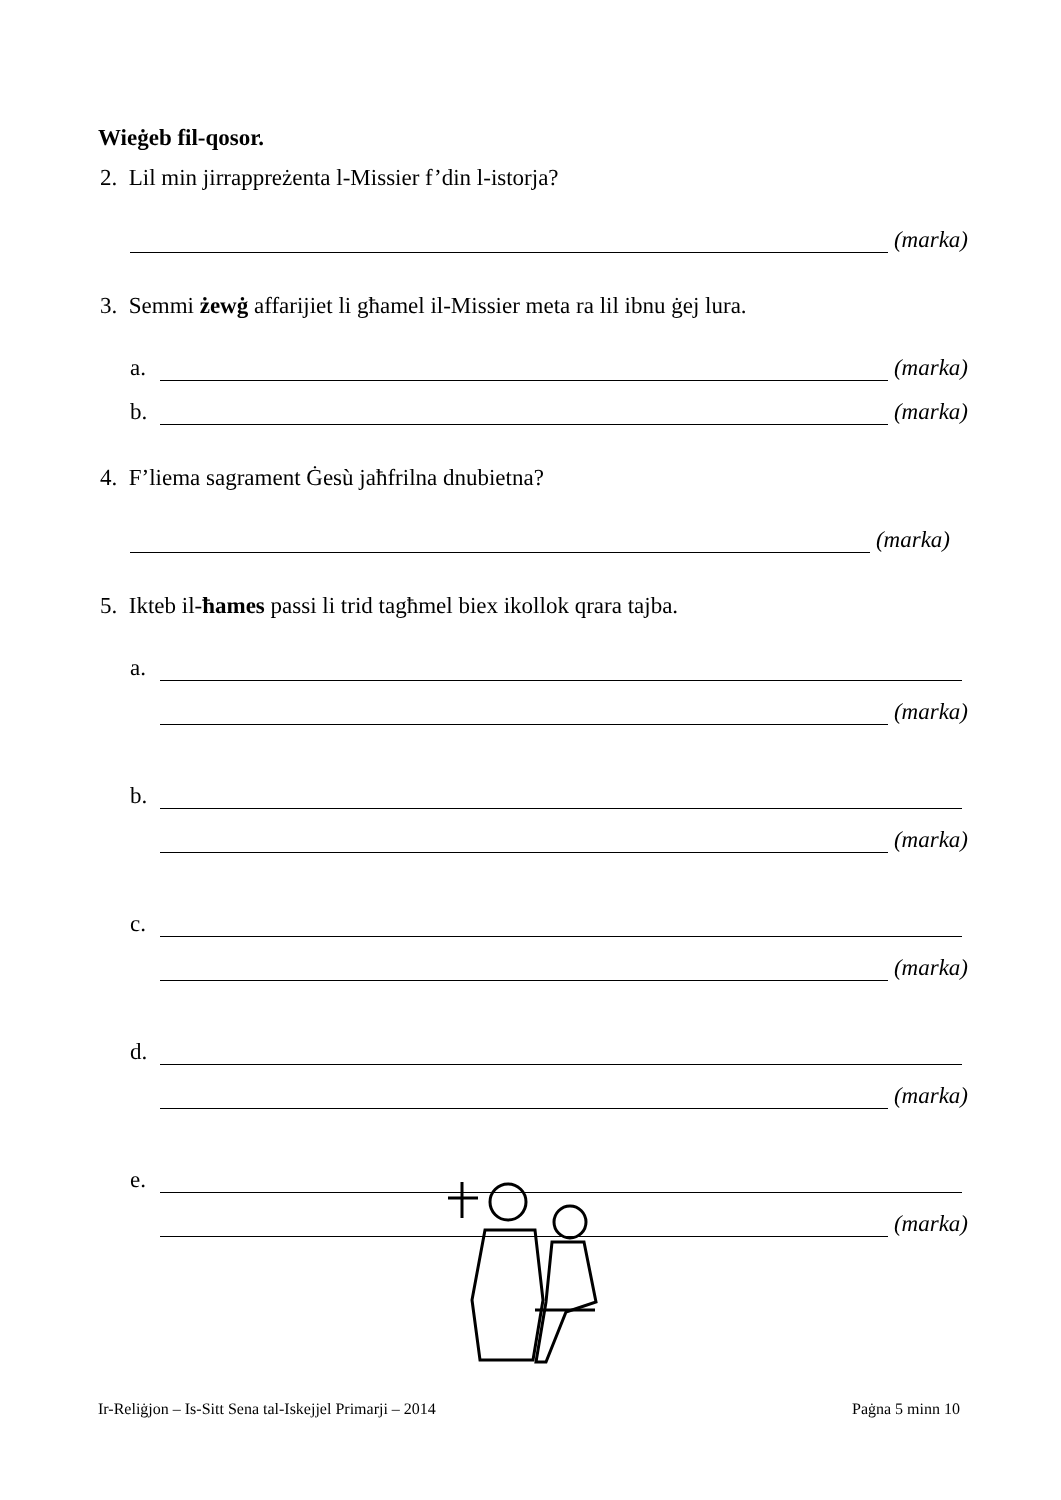Wieġeb fil-qosor.
2. Lil min jirrappreżenta l-Missier f’din l-istorja?
(marka)
3. Semmi żewġ affarijiet li għamel il-Missier meta ra lil ibnu ġej lura.
a.
(marka)
b.
(marka)
4. F’liema sagrament Ġesù jaħfrilna dnubietna?
(marka)
5. Ikteb il-ħames passi li trid tagħmel biex ikollok qrara tajba.
a.
(marka)
b.
(marka)
c.
(marka)
d.
(marka)
e.
(marka)
Ir-Reliġjon – Is-Sitt Sena tal-Iskejjel Primarji – 2014 Paġna 5 minn 10